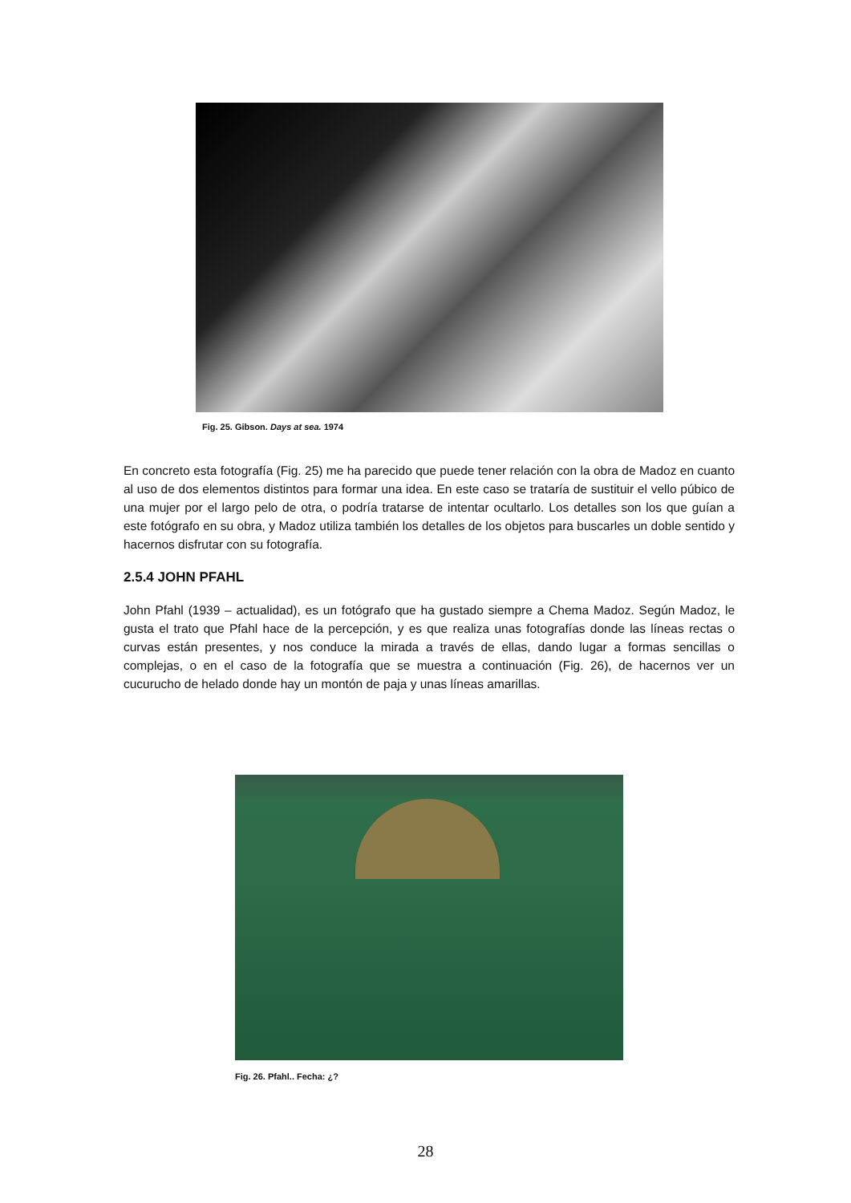Fig. 25. Gibson. Days at sea. 1974
En concreto esta fotografía (Fig. 25) me ha parecido que puede tener relación con la obra de Madoz en cuanto al uso de dos elementos distintos para formar una idea. En este caso se trataría de sustituir el vello púbico de una mujer por el largo pelo de otra, o podría tratarse de intentar ocultarlo. Los detalles son los que guían a este fotógrafo en su obra, y Madoz utiliza también los detalles de los objetos para buscarles un doble sentido y hacernos disfrutar con su fotografía.
2.5.4 JOHN PFAHL
John Pfahl (1939 – actualidad), es un fotógrafo que ha gustado siempre a Chema Madoz. Según Madoz, le gusta el trato que Pfahl hace de la percepción, y es que realiza unas fotografías donde las líneas rectas o curvas están presentes, y nos conduce la mirada a través de ellas, dando lugar a formas sencillas o complejas, o en el caso de la fotografía que se muestra a continuación (Fig. 26), de hacernos ver un cucurucho de helado donde hay un montón de paja y unas líneas amarillas.
Fig. 26. Pfahl.. Fecha: ¿?
28